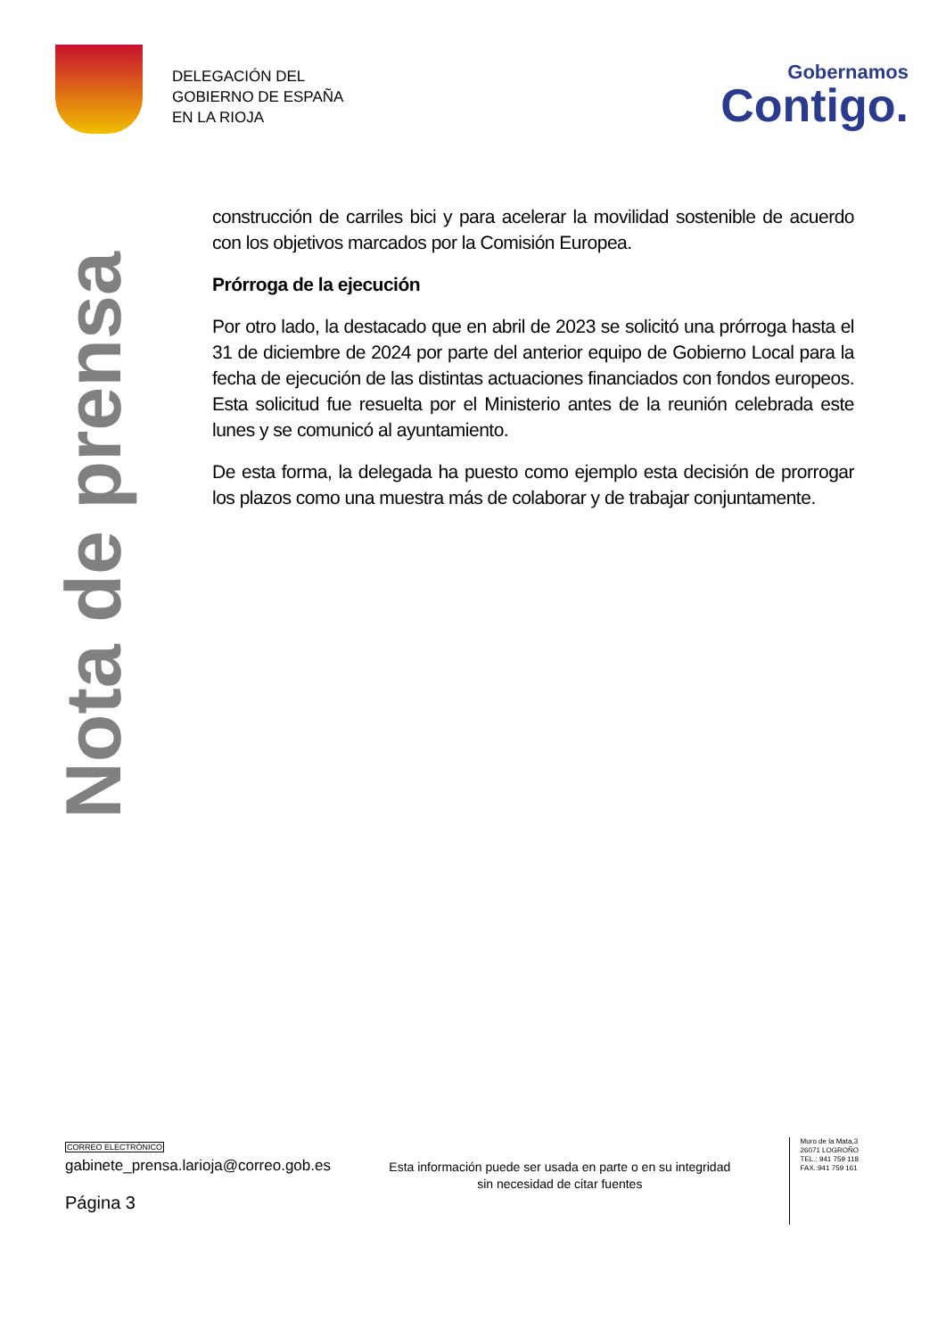DELEGACIÓN DEL
GOBIERNO DE ESPAÑA
EN LA RIOJA
Gobernamos
Contigo.
Nota de prensa
construcción de carriles bici y para acelerar la movilidad sostenible de acuerdo con los objetivos marcados por la Comisión Europea.
Prórroga de la ejecución
Por otro lado, la destacado que en abril de 2023 se solicitó una prórroga hasta el 31 de diciembre de 2024 por parte del anterior equipo de Gobierno Local para la fecha de ejecución de las distintas actuaciones financiados con fondos europeos. Esta solicitud fue resuelta por el Ministerio antes de la reunión celebrada este lunes y se comunicó al ayuntamiento.
De esta forma, la delegada ha puesto como ejemplo esta decisión de prorrogar los plazos como una muestra más de colaborar y de trabajar conjuntamente.
CORREO ELECTRÓNICO
gabinete_prensa.larioja@correo.gob.es
Página 3
Esta información puede ser usada en parte o en su integridad sin necesidad de citar fuentes
Muro de la Mata,3
26071 LOGROÑO
TEL.: 941 759 118
FAX.:941 759 161